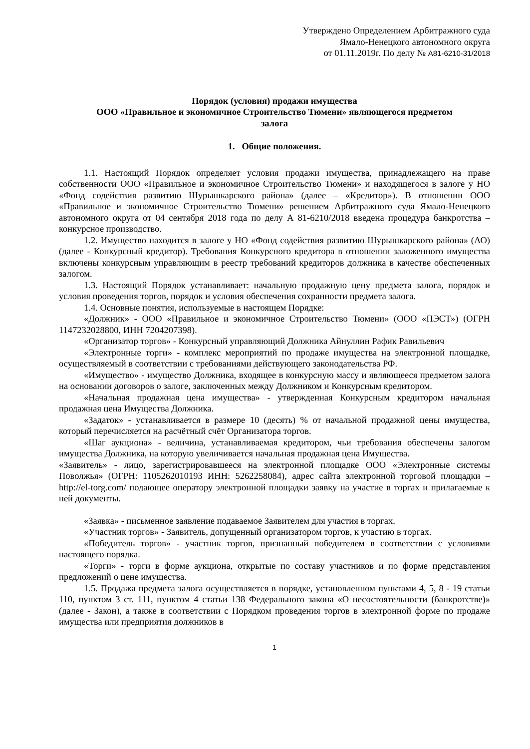Утверждено Определением Арбитражного суда
Ямало-Ненецкого автономного округа
от 01.11.2019г. По делу № А81-6210-31/2018
Порядок (условия) продажи имущества
ООО «Правильное и экономичное Строительство Тюмени» являющегося предметом
залога
1. Общие положения.
1.1. Настоящий Порядок определяет условия продажи имущества, принадлежащего на праве собственности ООО «Правильное и экономичное Строительство Тюмени» и находящегося в залоге у НО «Фонд содействия развитию Шурышкарского района» (далее – «Кредитор»). В отношении ООО «Правильное и экономичное Строительство Тюмени» решением Арбитражного суда Ямало-Ненецкого автономного округа от 04 сентября 2018 года по делу А 81-6210/2018 введена процедура банкротства – конкурсное производство.
1.2. Имущество находится в залоге у НО «Фонд содействия развитию Шурышкарского района» (АО) (далее - Конкурсный кредитор). Требования Конкурсного кредитора в отношении заложенного имущества включены конкурсным управляющим в реестр требований кредиторов должника в качестве обеспеченных залогом.
1.3. Настоящий Порядок устанавливает: начальную продажную цену предмета залога, порядок и условия проведения торгов, порядок и условия обеспечения сохранности предмета залога.
1.4. Основные понятия, используемые в настоящем Порядке:
«Должник» - ООО «Правильное и экономичное Строительство Тюмени» (ООО «ПЭСТ») (ОГРН 1147232028800, ИНН 7204207398).
«Организатор торгов» - Конкурсный управляющий Должника Айнуллин Рафик Равильевич
«Электронные торги» - комплекс мероприятий по продаже имущества на электронной площадке, осуществляемый в соответствии с требованиями действующего законодательства РФ.
«Имущество» - имущество Должника, входящее в конкурсную массу и являющееся предметом залога на основании договоров о залоге, заключенных между Должником и Конкурсным кредитором.
«Начальная продажная цена имущества» - утвержденная Конкурсным кредитором начальная продажная цена Имущества Должника.
«Задаток» - устанавливается в размере 10 (десять) % от начальной продажной цены имущества, который перечисляется на расчётный счёт Организатора торгов.
«Шаг аукциона» - величина, устанавливаемая кредитором, чьи требования обеспечены залогом имущества Должника, на которую увеличивается начальная продажная цена Имущества.
«Заявитель» - лицо, зарегистрировавшееся на электронной площадке ООО «Электронные системы Поволжья» (ОГРН: 1105262010193 ИНН: 5262258084), адрес сайта электронной торговой площадки – http://el-torg.com/ подающее оператору электронной площадки заявку на участие в торгах и прилагаемые к ней документы.
«Заявка» - письменное заявление подаваемое Заявителем для участия в торгах.
«Участник торгов» - Заявитель, допущенный организатором торгов, к участию в торгах.
«Победитель торгов» - участник торгов, признанный победителем в соответствии с условиями настоящего порядка.
«Торги» - торги в форме аукциона, открытые по составу участников и по форме представления предложений о цене имущества.
1.5. Продажа предмета залога осуществляется в порядке, установленном пунктами 4, 5, 8 - 19 статьи 110, пунктом 3 ст. 111, пунктом 4 статьи 138 Федерального закона «О несостоятельности (банкротстве)» (далее - Закон), а также в соответствии с Порядком проведения торгов в электронной форме по продаже имущества или предприятия должников в
1